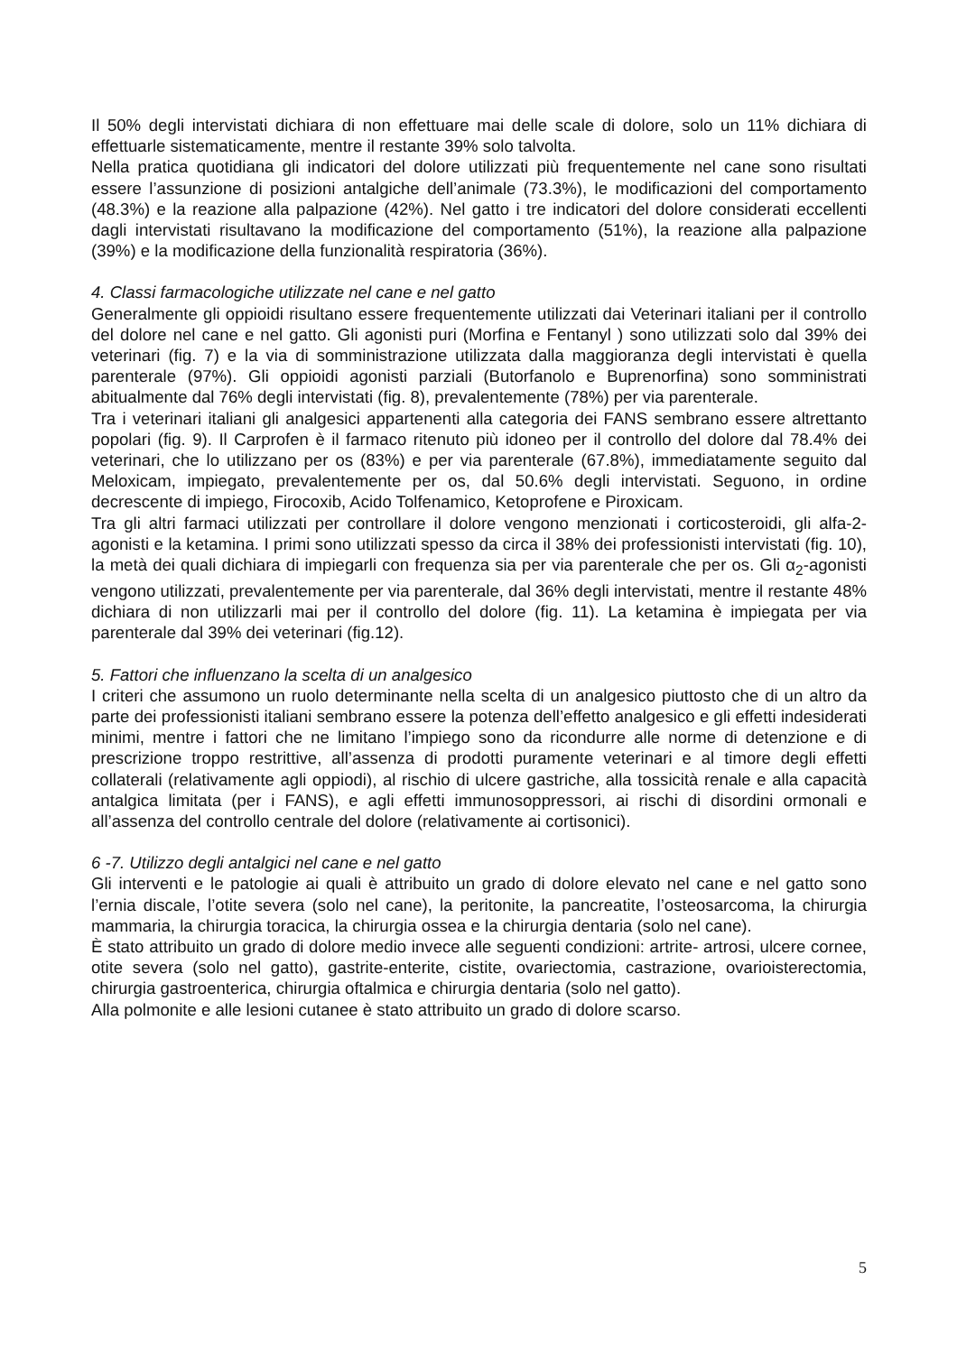Il 50% degli intervistati dichiara di non effettuare mai delle scale di dolore, solo un 11% dichiara di effettuarle sistematicamente, mentre il restante 39% solo talvolta.
Nella pratica quotidiana gli indicatori del dolore utilizzati più frequentemente nel cane sono risultati essere l’assunzione di posizioni antalgiche dell’animale (73.3%), le modificazioni del comportamento (48.3%) e la reazione alla palpazione (42%). Nel gatto i tre indicatori del dolore considerati eccellenti dagli intervistati risultavano la modificazione del comportamento (51%), la reazione alla palpazione (39%) e la modificazione della funzionalità respiratoria (36%).
4. Classi farmacologiche utilizzate nel cane e nel gatto
Generalmente gli oppioidi risultano essere frequentemente utilizzati dai Veterinari italiani per il controllo del dolore nel cane e nel gatto. Gli agonisti puri (Morfina e Fentanyl ) sono utilizzati solo dal 39% dei veterinari (fig. 7) e la via di somministrazione utilizzata dalla maggioranza degli intervistati è quella parenterale (97%). Gli oppioidi agonisti parziali (Butorfanolo e Buprenorfina) sono somministrati abitualmente dal 76% degli intervistati (fig. 8), prevalentemente (78%) per via parenterale.
Tra i veterinari italiani gli analgesici appartenenti alla categoria dei FANS sembrano essere altrettanto popolari (fig. 9). Il Carprofen è il farmaco ritenuto più idoneo per il controllo del dolore dal 78.4% dei veterinari, che lo utilizzano per os (83%) e per via parenterale (67.8%), immediatamente seguito dal Meloxicam, impiegato, prevalentemente per os, dal 50.6% degli intervistati. Seguono, in ordine decrescente di impiego, Firocoxib, Acido Tolfenamico, Ketoprofene e Piroxicam.
Tra gli altri farmaci utilizzati per controllare il dolore vengono menzionati i corticosteroidi, gli alfa-2-agonisti e la ketamina. I primi sono utilizzati spesso da circa il 38% dei professionisti intervistati (fig. 10), la metà dei quali dichiara di impiegarli con frequenza sia per via parenterale che per os. Gli α<sub>2</sub>-agonisti vengono utilizzati, prevalentemente per via parenterale, dal 36% degli intervistati, mentre il restante 48% dichiara di non utilizzarli mai per il controllo del dolore (fig. 11). La ketamina è impiegata per via parenterale dal 39% dei veterinari (fig.12).
5. Fattori che influenzano la scelta di un analgesico
I criteri che assumono un ruolo determinante nella scelta di un analgesico piuttosto che di un altro da parte dei professionisti italiani sembrano essere la potenza dell’effetto analgesico e gli effetti indesiderati minimi, mentre i fattori che ne limitano l’impiego sono da ricondurre alle norme di detenzione e di prescrizione troppo restrittive, all’assenza di prodotti puramente veterinari e al timore degli effetti collaterali (relativamente agli oppiodi), al rischio di ulcere gastriche, alla tossicità renale e alla capacità antalgica limitata (per i FANS), e agli effetti immunosoppressori, ai rischi di disordini ormonali e all’assenza del controllo centrale del dolore (relativamente ai cortisonici).
6 -7. Utilizzo degli antalgici nel cane e nel gatto
Gli interventi e le patologie ai quali è attribuito un grado di dolore elevato nel cane e nel gatto sono l’ernia discale, l’otite severa (solo nel cane), la peritonite, la pancreatite, l’osteosarcoma, la chirurgia mammaria, la chirurgia toracica, la chirurgia ossea e la chirurgia dentaria (solo nel cane).
È stato attribuito un grado di dolore medio invece alle seguenti condizioni: artrite- artrosi, ulcere cornee, otite severa (solo nel gatto), gastrite-enterite, cistite, ovariectomia, castrazione, ovarioisterectomia, chirurgia gastroenterica, chirurgia oftalmica e chirurgia dentaria (solo nel gatto).
Alla polmonite e alle lesioni cutanee è stato attribuito un grado di dolore scarso.
5